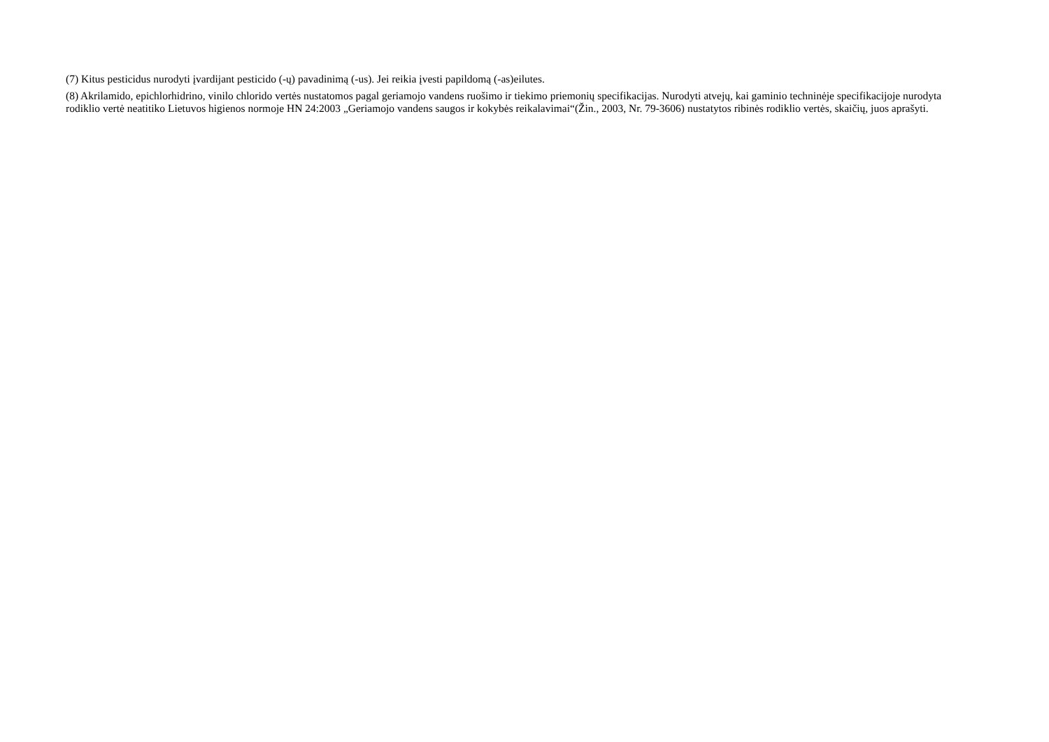(7) Kitus pesticidus nurodyti įvardijant pesticido (-ų) pavadinimą (-us). Jei reikia įvesti papildomą (-as)eilutes.
(8) Akrilamido, epichlorhidrino, vinilo chlorido vertės nustatomos pagal geriamojo vandens ruošimo ir tiekimo priemonių specifikacijas. Nurodyti atvejų, kai gaminio techninėje specifikacijoje nurodyta rodiklio vertė neatitiko Lietuvos higienos normoje HN 24:2003 „Geriamojo vandens saugos ir kokybės reikalavimai“(Žin., 2003, Nr. 79-3606) nustatytos ribinės rodiklio vertės, skaičių, juos aprašyti.